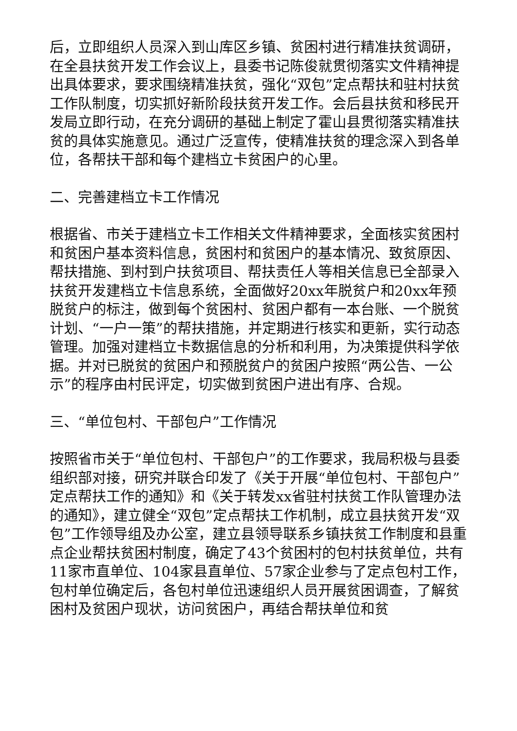后，立即组织人员深入到山库区乡镇、贫困村进行精准扶贫调研，在全县扶贫开发工作会议上，县委书记陈俊就贯彻落实文件精神提出具体要求，要求围绕精准扶贫，强化“双包”定点帮扶和驻村扶贫工作队制度，切实抓好新阶段扶贫开发工作。会后县扶贫和移民开发局立即行动，在充分调研的基础上制定了霍山县贯彻落实精准扶贫的具体实施意见。通过广泛宣传，使精准扶贫的理念深入到各单位，各帮扶干部和每个建档立卡贫困户的心里。
二、完善建档立卡工作情况
根据省、市关于建档立卡工作相关文件精神要求，全面核实贫困村和贫困户基本资料信息，贫困村和贫困户的基本情况、致贫原因、帮扶措施、到村到户扶贫项目、帮扶责任人等相关信息已全部录入扶贫开发建档立卡信息系统，全面做好20xx年脱贫户和20xx年预脱贫户的标注，做到每个贫困村、贫困户都有一本台账、一个脱贫计划、“一户一策”的帮扶措施，并定期进行核实和更新，实行动态管理。加强对建档立卡数据信息的分析和利用，为决策提供科学依据。并对已脱贫的贫困户和预脱贫户的贫困户按照“两公告、一公示”的程序由村民评定，切实做到贫困户进出有序、合规。
三、“单位包村、干部包户”工作情况
按照省市关于“单位包村、干部包户”的工作要求，我局积极与县委组织部对接，研究并联合印发了《关于开展“单位包村、干部包户”定点帮扶工作的通知》和《关于转发xx省驻村扶贫工作队管理办法的通知》，建立健全“双包”定点帮扶工作机制，成立县扶贫开发“双包”工作领导组及办公室，建立县领导联系乡镇扶贫工作制度和县重点企业帮扶贫困村制度，确定了43个贫困村的包村扶贫单位，共有11家市直单位、104家县直单位、57家企业参与了定点包村工作，包村单位确定后，各包村单位迅速组织人员开展贫困调查，了解贫困村及贫困户现状，访问贫困户，再结合帮扶单位和贫